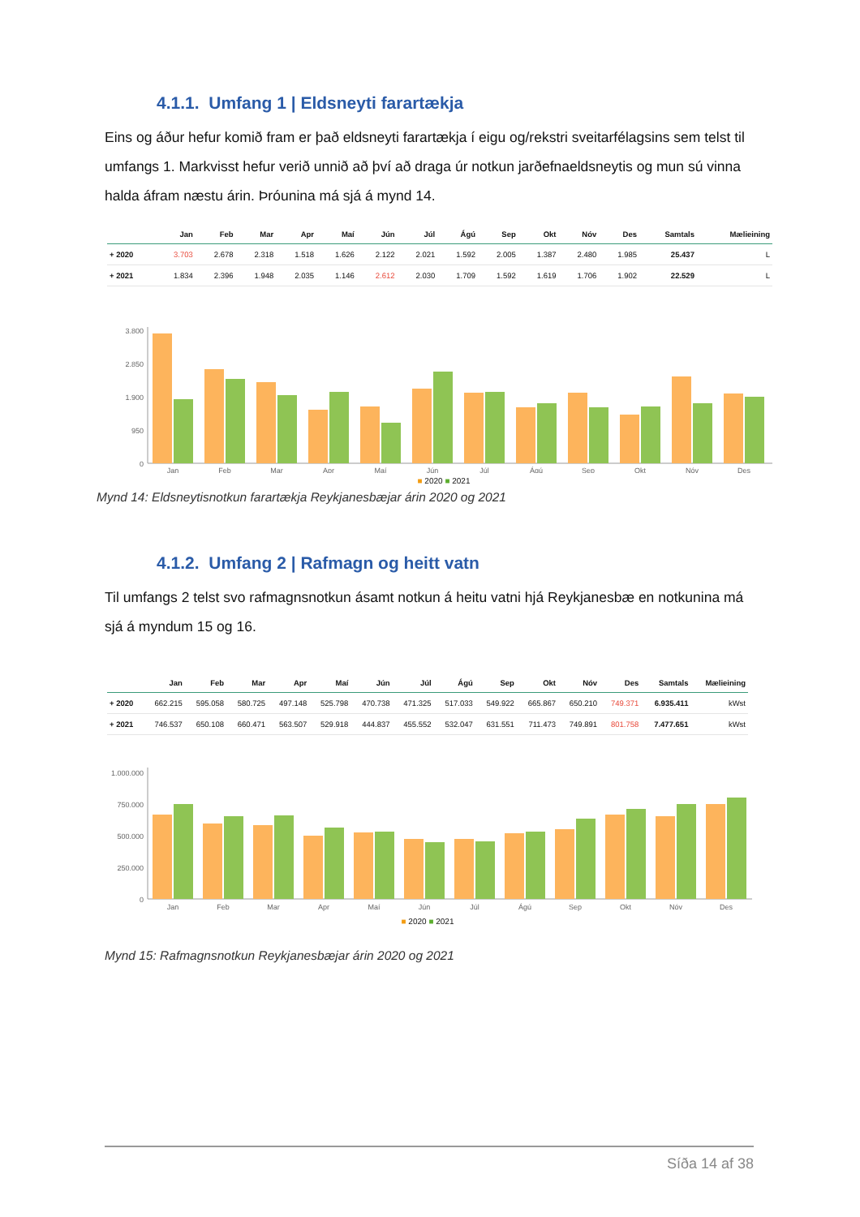4.1.1. Umfang 1 | Eldsneyti farartækja
Eins og áður hefur komið fram er það eldsneyti farartækja í eigu og/rekstri sveitarfélagsins sem telst til umfangs 1. Markvisst hefur verið unnið að því að draga úr notkun jarðefnaeldsneytis og mun sú vinna halda áfram næstu árin. Þróunina má sjá á mynd 14.
| | Jan | Feb | Mar | Apr | Maí | Jún | Júl | Ágú | Sep | Okt | Nóv | Des | Samtals | Mælieining |
| --- | --- | --- | --- | --- | --- | --- | --- | --- | --- | --- | --- | --- | --- | --- |
| + 2020 | 3.703 | 2.678 | 2.318 | 1.518 | 1.626 | 2.122 | 2.021 | 1.592 | 2.005 | 1.387 | 2.480 | 1.985 | 25.437 | L |
| + 2021 | 1.834 | 2.396 | 1.948 | 2.035 | 1.146 | 2.612 | 2.030 | 1.709 | 1.592 | 1.619 | 1.706 | 1.902 | 22.529 | L |
3.800
2.850
1.900
950
0
Jan
Feb
Mar
Apr
Maí
Jún
Júl
Ágú
Sep
Okt
Nóv
Des
■ 2020 ■ 2021
Mynd 14: Eldsneytisnotkun farartækja Reykjanesbæjar árin 2020 og 2021
4.1.2. Umfang 2 | Rafmagn og heitt vatn
Til umfangs 2 telst svo rafmagnsnotkun ásamt notkun á heitu vatni hjá Reykjanesbæ en notkunina má sjá á myndum 15 og 16.
| | Jan | Feb | Mar | Apr | Maí | Jún | Júl | Ágú | Sep | Okt | Nóv | Des | Samtals | Mælieining |
| --- | --- | --- | --- | --- | --- | --- | --- | --- | --- | --- | --- | --- | --- | --- |
| + 2020 | 662.215 | 595.058 | 580.725 | 497.148 | 525.798 | 470.738 | 471.325 | 517.033 | 549.922 | 665.867 | 650.210 | 749.371 | 6.935.411 | kWst |
| + 2021 | 746.537 | 650.108 | 660.471 | 563.507 | 529.918 | 444.837 | 455.552 | 532.047 | 631.551 | 711.473 | 749.891 | 801.758 | 7.477.651 | kWst |
1.000.000
750.000
500.000
250.000
0
Jan
Feb
Mar
Apr
Maí
Jún
Júl
Ágú
Sep
Okt
Nóv
Des
■ 2020 ■ 2021
Mynd 15: Rafmagnsnotkun Reykjanesbæjar árin 2020 og 2021
Síða 14 af 38